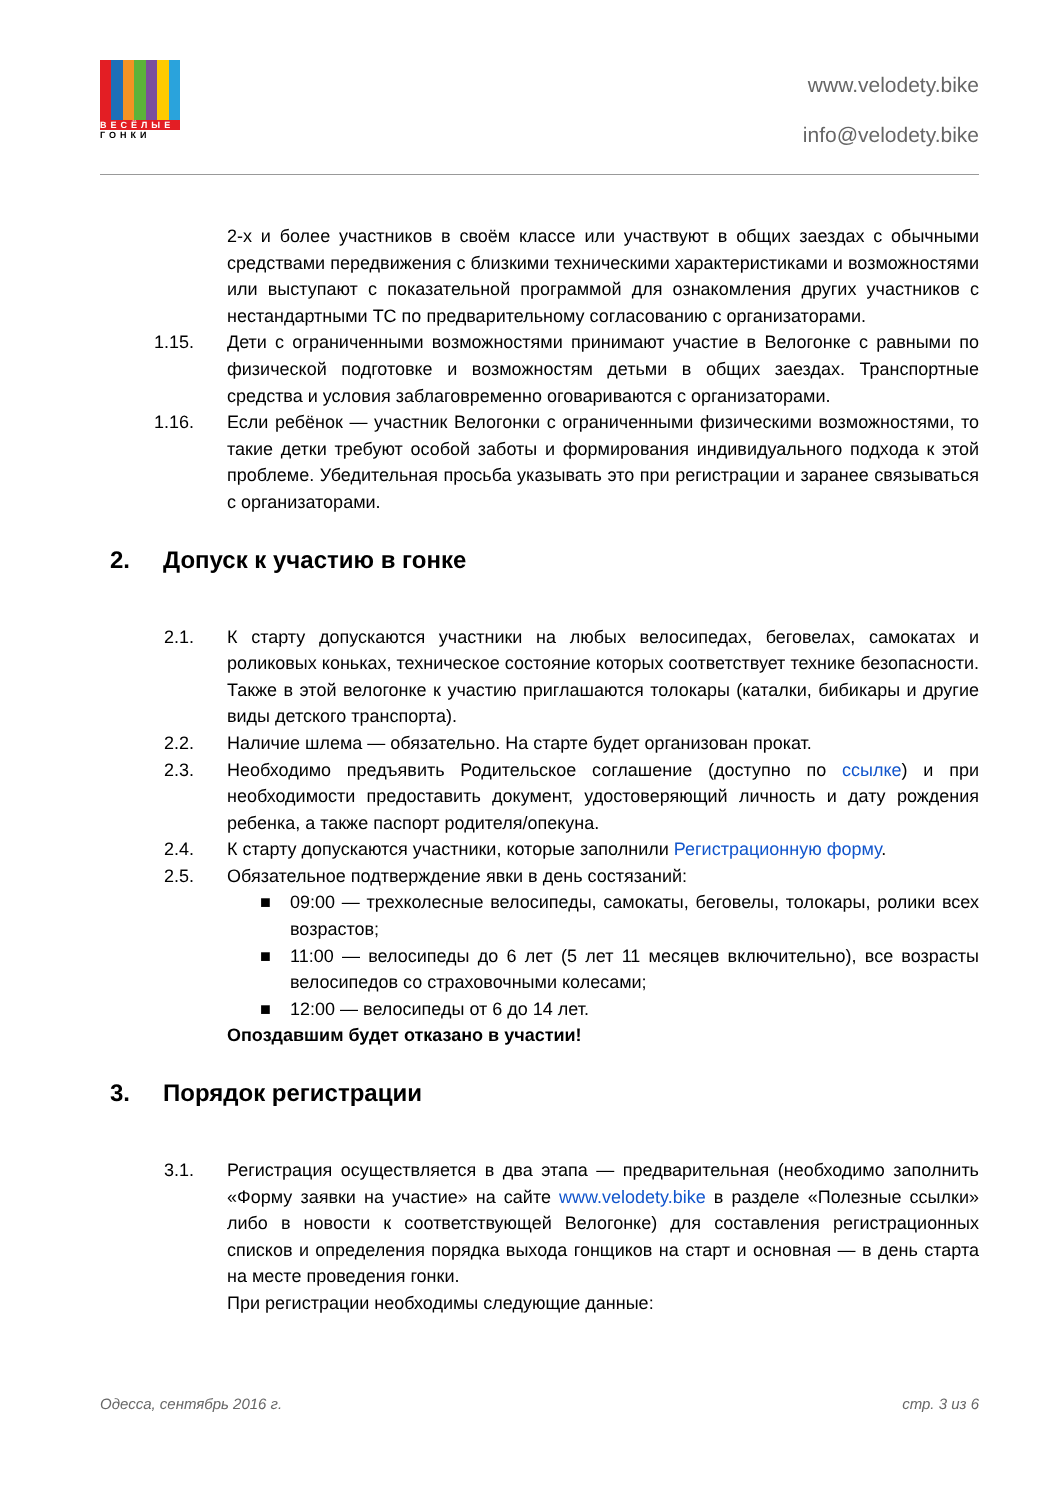ВЕСЁЛЫЕ
ГОНКИ
www.velodety.bike
info@velodety.bike
2-х и более участников в своём классе или участвуют в общих заездах с обычными средствами передвижения с близкими техническими характеристиками и возможностями или выступают с показательной программой для ознакомления других участников с нестандартными ТС по предварительному согласованию с организаторами.
1.15. Дети с ограниченными возможностями принимают участие в Велогонке с равными по физической подготовке и возможностям детьми в общих заездах. Транспортные средства и условия заблаговременно оговариваются с организаторами.
1.16. Если ребёнок — участник Велогонки с ограниченными физическими возможностями, то такие детки требуют особой заботы и формирования индивидуального подхода к этой проблеме. Убедительная просьба указывать это при регистрации и заранее связываться с организаторами.
2. Допуск к участию в гонке
2.1. К старту допускаются участники на любых велосипедах, беговелах, самокатах и роликовых коньках, техническое состояние которых соответствует технике безопасности. Также в этой велогонке к участию приглашаются толокары (каталки, бибикары и другие виды детского транспорта).
2.2. Наличие шлема — обязательно. На старте будет организован прокат.
2.3. Необходимо предъявить Родительское соглашение (доступно по ссылке) и при необходимости предоставить документ, удостоверяющий личность и дату рождения ребенка, а также паспорт родителя/опекуна.
2.4. К старту допускаются участники, которые заполнили Регистрационную форму.
2.5. Обязательное подтверждение явки в день состязаний:
■ 09:00 — трехколесные велосипеды, самокаты, беговелы, толокары, ролики всех возрастов;
■ 11:00 — велосипеды до 6 лет (5 лет 11 месяцев включительно), все возрасты велосипедов со страховочными колесами;
■ 12:00 — велосипеды от 6 до 14 лет.
Опоздавшим будет отказано в участии!
3. Порядок регистрации
3.1. Регистрация осуществляется в два этапа — предварительная (необходимо заполнить «Форму заявки на участие» на сайте www.velodety.bike в разделе «Полезные ссылки» либо в новости к соответствующей Велогонке) для составления регистрационных списков и определения порядка выхода гонщиков на старт и основная — в день старта на месте проведения гонки.
При регистрации необходимы следующие данные:
Одесса, сентябрь 2016 г. стр. 3 из 6